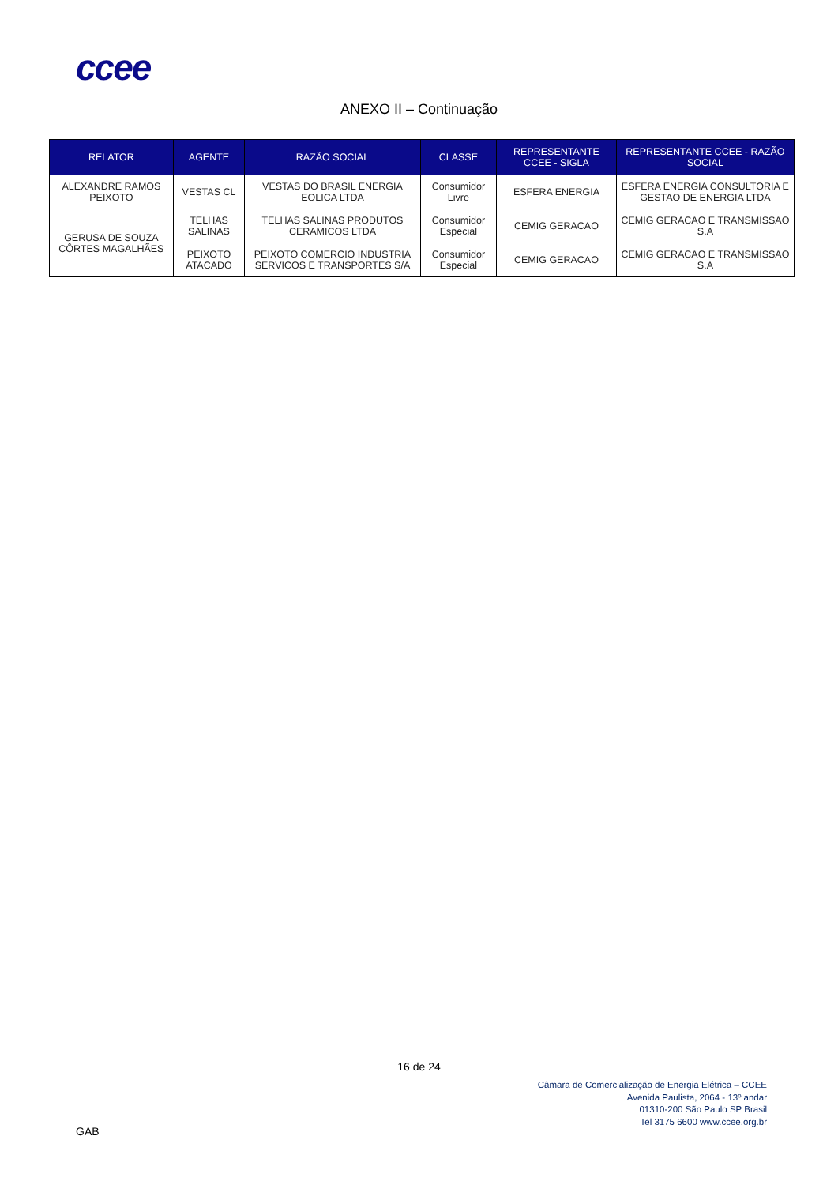ccee
ANEXO II – Continuação
| RELATOR | AGENTE | RAZÃO SOCIAL | CLASSE | REPRESENTANTE CCEE - SIGLA | REPRESENTANTE CCEE - RAZÃO SOCIAL |
| --- | --- | --- | --- | --- | --- |
| ALEXANDRE RAMOS PEIXOTO | VESTAS CL | VESTAS DO BRASIL ENERGIA EOLICA LTDA | Consumidor Livre | ESFERA ENERGIA | ESFERA ENERGIA CONSULTORIA E GESTAO DE ENERGIA LTDA |
| GERUSA DE SOUZA CÔRTES MAGALHÃES | TELHAS SALINAS | TELHAS SALINAS PRODUTOS CERAMICOS LTDA | Consumidor Especial | CEMIG GERACAO | CEMIG GERACAO E TRANSMISSAO S.A |
| | PEIXOTO ATACADO | PEIXOTO COMERCIO INDUSTRIA SERVICOS E TRANSPORTES S/A | Consumidor Especial | CEMIG GERACAO | CEMIG GERACAO E TRANSMISSAO S.A |
16 de 24
Câmara de Comercialização de Energia Elétrica – CCEE
Avenida Paulista, 2064 - 13º andar
01310-200 São Paulo SP Brasil
Tel 3175 6600 www.ccee.org.br
GAB